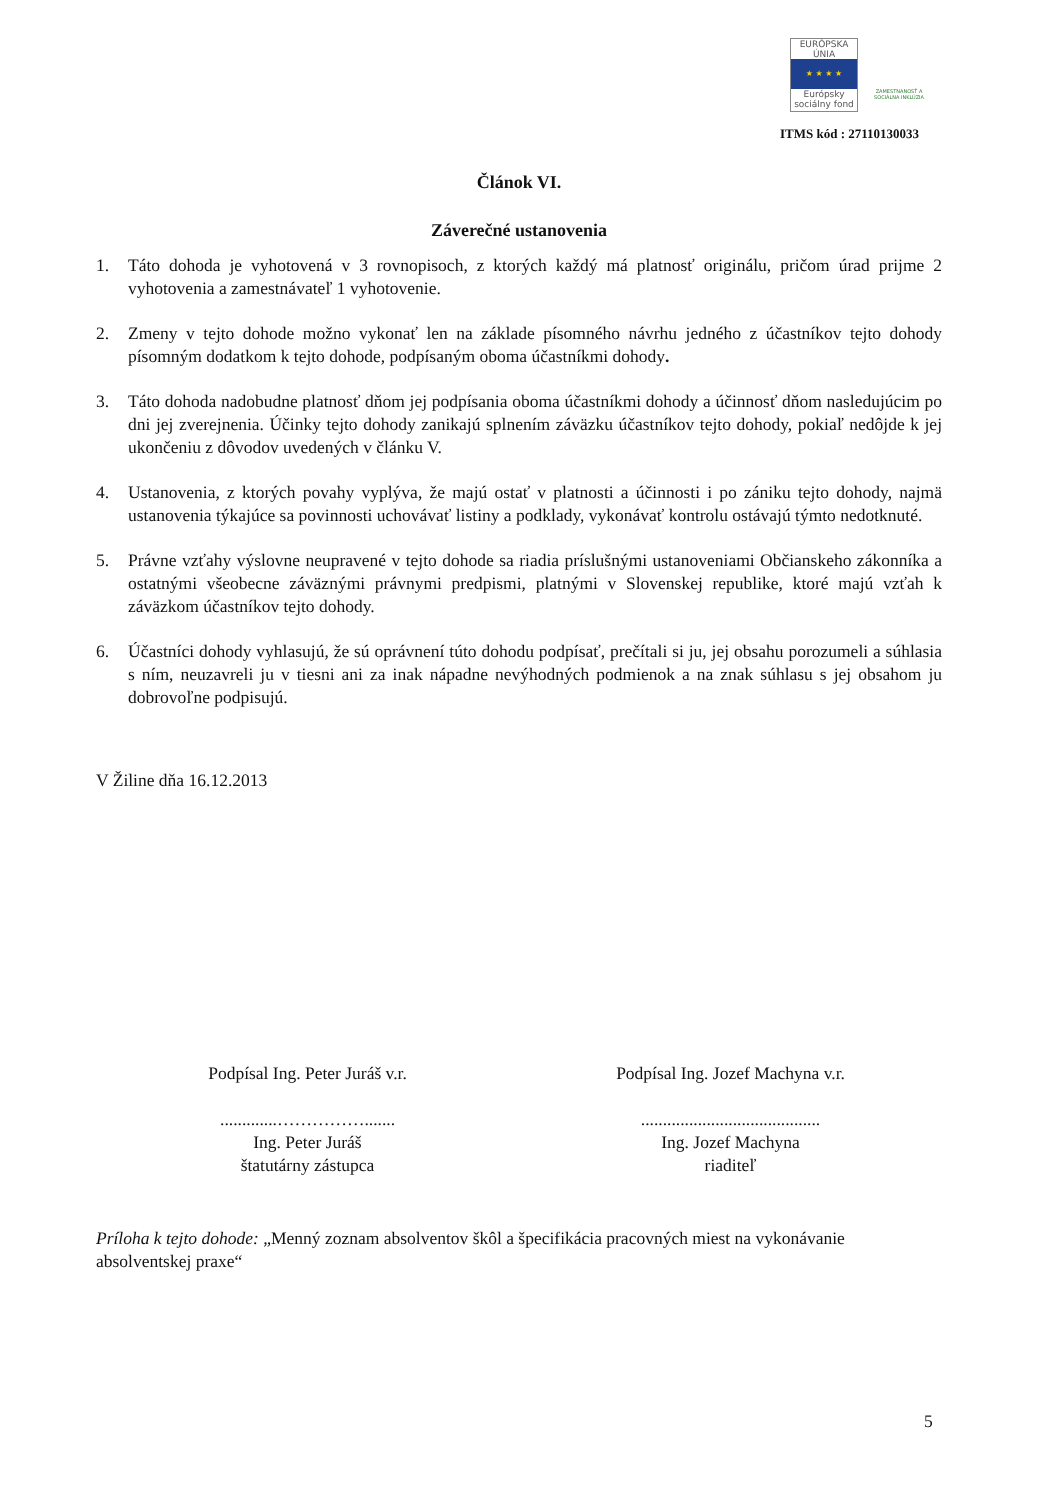EURÓPSKA ÚNIA
★ ★ ★ ★
Európsky sociálny fond
ZAMESTNANOSŤ A SOCIÁLNA INKLÚZIA
ITMS kód : 27110130033
Článok VI.
Záverečné ustanovenia
1. Táto dohoda je vyhotovená v 3 rovnopisoch, z ktorých každý má platnosť originálu, pričom úrad prijme 2 vyhotovenia a zamestnávateľ 1 vyhotovenie.
2. Zmeny v tejto dohode možno vykonať len na základe písomného návrhu jedného z účastníkov tejto dohody písomným dodatkom k tejto dohode, podpísaným oboma účastníkmi dohody.
3. Táto dohoda nadobudne platnosť dňom jej podpísania oboma účastníkmi dohody a účinnosť dňom nasledujúcim po dni jej zverejnenia. Účinky tejto dohody zanikajú splnením záväzku účastníkov tejto dohody, pokiaľ nedôjde k jej ukončeniu z dôvodov uvedených v článku V.
4. Ustanovenia, z ktorých povahy vyplýva, že majú ostať v platnosti a účinnosti i po zániku tejto dohody, najmä ustanovenia týkajúce sa povinnosti uchovávať listiny a podklady, vykonávať kontrolu ostávajú týmto nedotknuté.
5. Právne vzťahy výslovne neupravené v tejto dohode sa riadia príslušnými ustanoveniami Občianskeho zákonníka a ostatnými všeobecne záväznými právnymi predpismi, platnými v Slovenskej republike, ktoré majú vzťah k záväzkom účastníkov tejto dohody.
6. Účastníci dohody vyhlasujú, že sú oprávnení túto dohodu podpísať, prečítali si ju, jej obsahu porozumeli a súhlasia s ním, neuzavreli ju v tiesni ani za inak nápadne nevýhodných podmienok a na znak súhlasu s jej obsahom ju dobrovoľne podpisujú.
V Žiline dňa 16.12.2013
Podpísal Ing. Peter Juráš v.r.
.............…………….......
Ing. Peter Juráš
štatutárny zástupca
Podpísal Ing. Jozef Machyna v.r.
.........................................
Ing. Jozef Machyna
riaditeľ
Príloha k tejto dohode: „Menný zoznam absolventov škôl a špecifikácia pracovných miest na vykonávanie absolventskej praxe“
5